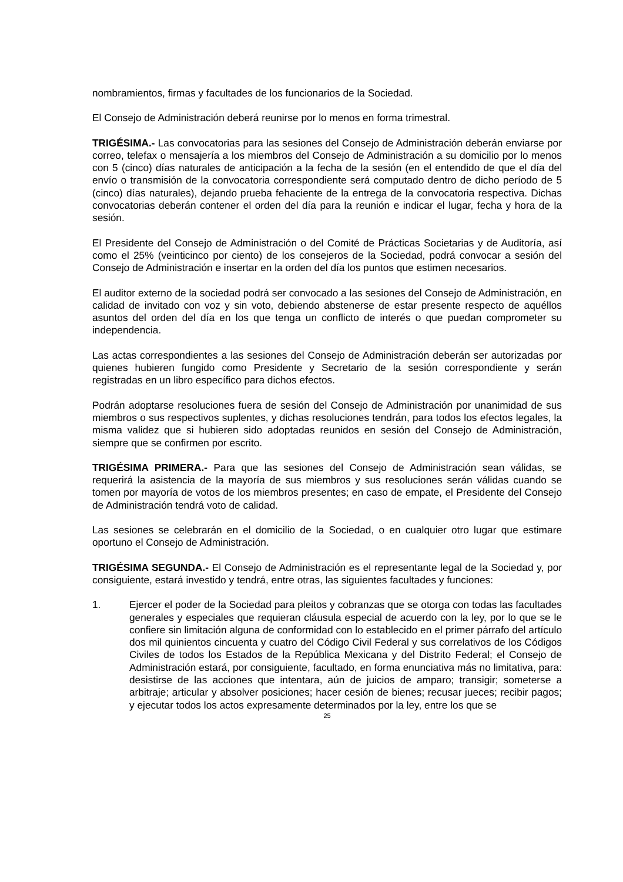nombramientos, firmas y facultades de los funcionarios de la Sociedad.
El Consejo de Administración deberá reunirse por lo menos en forma trimestral.
TRIGÉSIMA.- Las convocatorias para las sesiones del Consejo de Administración deberán enviarse por correo, telefax o mensajería a los miembros del Consejo de Administración a su domicilio por lo menos con 5 (cinco) días naturales de anticipación a la fecha de la sesión (en el entendido de que el día del envío o transmisión de la convocatoria correspondiente será computado dentro de dicho período de 5 (cinco) días naturales), dejando prueba fehaciente de la entrega de la convocatoria respectiva. Dichas convocatorias deberán contener el orden del día para la reunión e indicar el lugar, fecha y hora de la sesión.
El Presidente del Consejo de Administración o del Comité de Prácticas Societarias y de Auditoría, así como el 25% (veinticinco por ciento) de los consejeros de la Sociedad, podrá convocar a sesión del Consejo de Administración e insertar en la orden del día los puntos que estimen necesarios.
El auditor externo de la sociedad podrá ser convocado a las sesiones del Consejo de Administración, en calidad de invitado con voz y sin voto, debiendo abstenerse de estar presente respecto de aquéllos asuntos del orden del día en los que tenga un conflicto de interés o que puedan comprometer su independencia.
Las actas correspondientes a las sesiones del Consejo de Administración deberán ser autorizadas por quienes hubieren fungido como Presidente y Secretario de la sesión correspondiente y serán registradas en un libro específico para dichos efectos.
Podrán adoptarse resoluciones fuera de sesión del Consejo de Administración por unanimidad de sus miembros o sus respectivos suplentes, y dichas resoluciones tendrán, para todos los efectos legales, la misma validez que si hubieren sido adoptadas reunidos en sesión del Consejo de Administración, siempre que se confirmen por escrito.
TRIGÉSIMA PRIMERA.- Para que las sesiones del Consejo de Administración sean válidas, se requerirá la asistencia de la mayoría de sus miembros y sus resoluciones serán válidas cuando se tomen por mayoría de votos de los miembros presentes; en caso de empate, el Presidente del Consejo de Administración tendrá voto de calidad.
Las sesiones se celebrarán en el domicilio de la Sociedad, o en cualquier otro lugar que estimare oportuno el Consejo de Administración.
TRIGÉSIMA SEGUNDA.- El Consejo de Administración es el representante legal de la Sociedad y, por consiguiente, estará investido y tendrá, entre otras, las siguientes facultades y funciones:
1. Ejercer el poder de la Sociedad para pleitos y cobranzas que se otorga con todas las facultades generales y especiales que requieran cláusula especial de acuerdo con la ley, por lo que se le confiere sin limitación alguna de conformidad con lo establecido en el primer párrafo del artículo dos mil quinientos cincuenta y cuatro del Código Civil Federal y sus correlativos de los Códigos Civiles de todos los Estados de la República Mexicana y del Distrito Federal; el Consejo de Administración estará, por consiguiente, facultado, en forma enunciativa más no limitativa, para: desistirse de las acciones que intentara, aún de juicios de amparo; transigir; someterse a arbitraje; articular y absolver posiciones; hacer cesión de bienes; recusar jueces; recibir pagos; y ejecutar todos los actos expresamente determinados por la ley, entre los que se
25